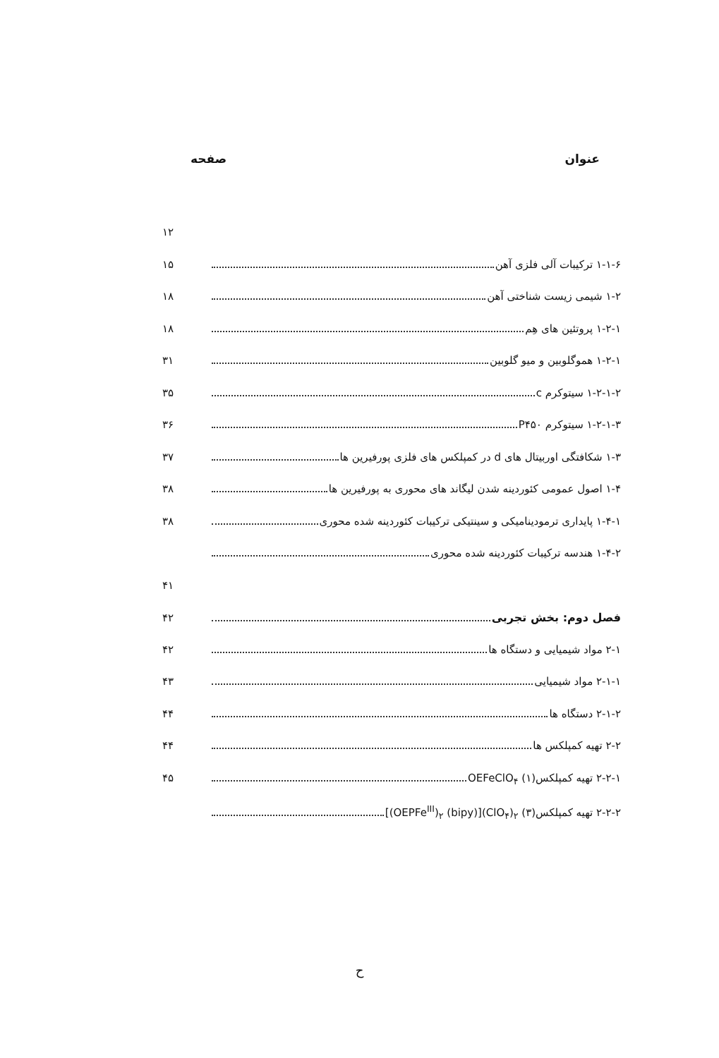عنوان صفحه
۱۲
۱-۱-۶ ترکیبات آلی فلزی آهن ۱۵
۱-۲ شیمی زیست شناختی آهن ۱۸
۱-۲-۱ پروتئین های هِم ۱۸
۱-۲-۱ هموگلوبین و میو گلوبین ۳۱
۱-۲-۱-۲ سیتوکرم c ۳۵
۱-۲-۱-۳ سیتوکرم P۴۵۰ ۳۶
۱-۳ شکافتگی اوربیتال های d در کمپلکس های فلزی پورفیرین ها ۳۷
۱-۴ اصول عمومی کئوردینه شدن لیگاند های محوری به پورفیرین ها ۳۸
۱-۴-۱ پایداری ترمودینامیکی و سینتیکی ترکیبات کئوردینه شده محوری ۳۸
۱-۴-۲ هندسه ترکیبات کئوردینه شده محوری
۴۱
فصل دوم: بخش تجربی ۴۲
۲-۱ مواد شیمیایی و دستگاه ها ۴۲
۲-۱-۱ مواد شیمیایی ۴۳
۲-۱-۲ دستگاه ها ۴۴
۲-۲ تهیه کمپلکس ها ۴۴
۲-۲-۱ تهیه کمپلکس(۱) OEFeClO<sub>۴</sub> ۴۵
۲-۲-۲ تهیه کمپلکس(۳) [(OEPFe<sup>III</sup>)<sub>۲</sub> (bipy)](ClO<sub>۴</sub>)<sub>۲</sub>
ح